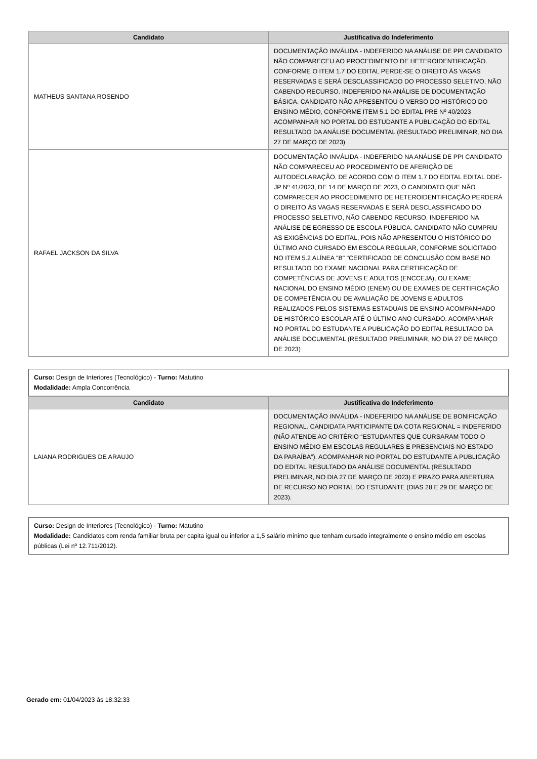| Candidato | Justificativa do Indeferimento |
| --- | --- |
| MATHEUS SANTANA ROSENDO | DOCUMENTAÇÃO INVÁLIDA - INDEFERIDO NA ANÁLISE DE PPI CANDIDATO NÃO COMPARECEU AO PROCEDIMENTO DE HETEROIDENTIFICAÇÃO. CONFORME O ITEM 1.7 DO EDITAL PERDE-SE O DIREITO ÀS VAGAS RESERVADAS E SERÁ DESCLASSIFICADO DO PROCESSO SELETIVO, NÃO CABENDO RECURSO. INDEFERIDO NA ANÁLISE DE DOCUMENTAÇÃO BÁSICA. CANDIDATO NÃO APRESENTOU O VERSO DO HISTÓRICO DO ENSINO MÉDIO, CONFORME ITEM 5.1 DO EDITAL PRE Nº 40/2023 ACOMPANHAR NO PORTAL DO ESTUDANTE A PUBLICAÇÃO DO EDITAL RESULTADO DA ANÁLISE DOCUMENTAL (RESULTADO PRELIMINAR, NO DIA 27 DE MARÇO DE 2023) |
| RAFAEL JACKSON DA SILVA | DOCUMENTAÇÃO INVÁLIDA - INDEFERIDO NA ANÁLISE DE PPI CANDIDATO NÃO COMPARECEU AO PROCEDIMENTO DE AFERIÇÃO DE AUTODECLARAÇÃO. DE ACORDO COM O ITEM 1.7 DO EDITAL EDITAL DDE-JP Nº 41/2023, DE 14 DE MARÇO DE 2023, O CANDIDATO QUE NÃO COMPARECER AO PROCEDIMENTO DE HETEROIDENTIFICAÇÃO PERDERÁ O DIREITO ÀS VAGAS RESERVADAS E SERÁ DESCLASSIFICADO DO PROCESSO SELETIVO, NÃO CABENDO RECURSO. INDEFERIDO NA ANÁLISE DE EGRESSO DE ESCOLA PÚBLICA. CANDIDATO NÃO CUMPRIU AS EXIGÊNCIAS DO EDITAL, POIS NÃO APRESENTOU O HISTÓRICO DO ÚLTIMO ANO CURSADO EM ESCOLA REGULAR, CONFORME SOLICITADO NO ITEM 5.2 ALÍNEA "B" "CERTIFICADO DE CONCLUSÃO COM BASE NO RESULTADO DO EXAME NACIONAL PARA CERTIFICAÇÃO DE COMPETÊNCIAS DE JOVENS E ADULTOS (ENCCEJA), OU EXAME NACIONAL DO ENSINO MÉDIO (ENEM) OU DE EXAMES DE CERTIFICAÇÃO DE COMPETÊNCIA OU DE AVALIAÇÃO DE JOVENS E ADULTOS REALIZADOS PELOS SISTEMAS ESTADUAIS DE ENSINO ACOMPANHADO DE HISTÓRICO ESCOLAR ATÉ O ÚLTIMO ANO CURSADO. ACOMPANHAR NO PORTAL DO ESTUDANTE A PUBLICAÇÃO DO EDITAL RESULTADO DA ANÁLISE DOCUMENTAL (RESULTADO PRELIMINAR, NO DIA 27 DE MARÇO DE 2023) |
Curso: Design de Interiores (Tecnológico) - Turno: Matutino
Modalidade: Ampla Concorrência
| Candidato | Justificativa do Indeferimento |
| --- | --- |
| LAIANA RODRIGUES DE ARAUJO | DOCUMENTAÇÃO INVÁLIDA - INDEFERIDO NA ANÁLISE DE BONIFICAÇÃO REGIONAL. CANDIDATA PARTICIPANTE DA COTA REGIONAL = INDEFERIDO (NÃO ATENDE AO CRITÉRIO “ESTUDANTES QUE CURSARAM TODO O ENSINO MÉDIO EM ESCOLAS REGULARES E PRESENCIAIS NO ESTADO DA PARAÍBA”). ACOMPANHAR NO PORTAL DO ESTUDANTE A PUBLICAÇÃO DO EDITAL RESULTADO DA ANÁLISE DOCUMENTAL (RESULTADO PRELIMINAR, NO DIA 27 DE MARÇO DE 2023) E PRAZO PARA ABERTURA DE RECURSO NO PORTAL DO ESTUDANTE (DIAS 28 E 29 DE MARÇO DE 2023). |
Curso: Design de Interiores (Tecnológico) - Turno: Matutino
Modalidade: Candidatos com renda familiar bruta per capita igual ou inferior a 1,5 salário mínimo que tenham cursado integralmente o ensino médio em escolas públicas (Lei nº 12.711/2012).
Gerado em: 01/04/2023 às 18:32:33